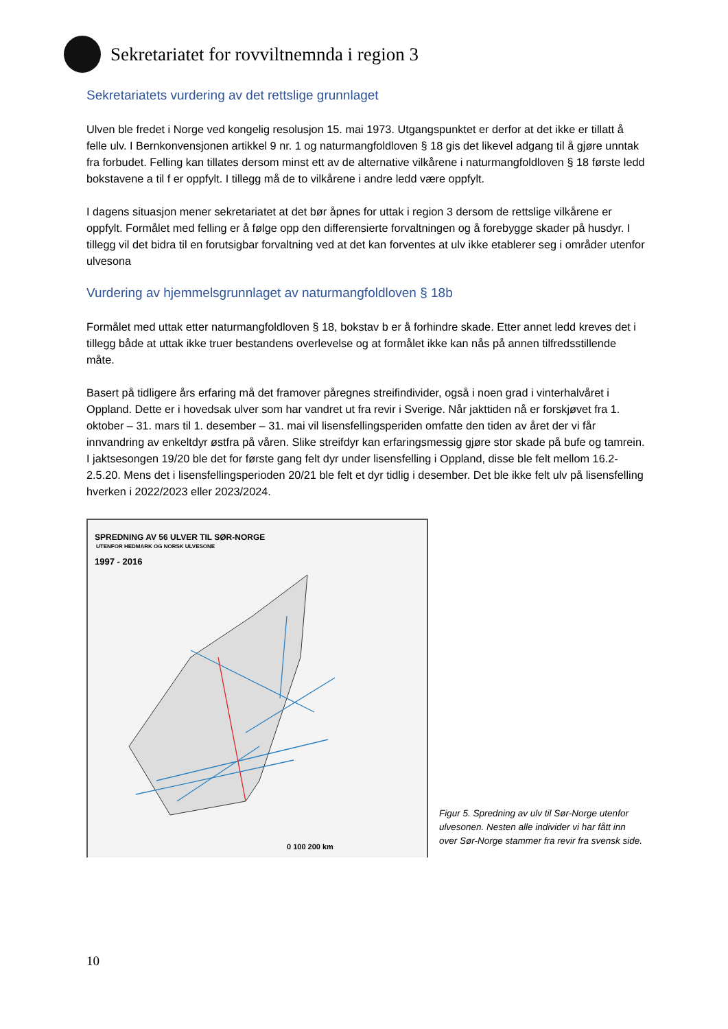Sekretariatet for rovviltnemnda i region 3
Sekretariatets vurdering av det rettslige grunnlaget
Ulven ble fredet i Norge ved kongelig resolusjon 15. mai 1973. Utgangspunktet er derfor at det ikke er tillatt å felle ulv. I Bernkonvensjonen artikkel 9 nr. 1 og naturmangfoldloven § 18 gis det likevel adgang til å gjøre unntak fra forbudet. Felling kan tillates dersom minst ett av de alternative vilkårene i naturmangfoldloven § 18 første ledd bokstavene a til f er oppfylt. I tillegg må de to vilkårene i andre ledd være oppfylt.
I dagens situasjon mener sekretariatet at det bør åpnes for uttak i region 3 dersom de rettslige vilkårene er oppfylt. Formålet med felling er å følge opp den differensierte forvaltningen og å forebygge skader på husdyr. I tillegg vil det bidra til en forutsigbar forvaltning ved at det kan forventes at ulv ikke etablerer seg i områder utenfor ulvesona
Vurdering av hjemmelsgrunnlaget av naturmangfoldloven § 18b
Formålet med uttak etter naturmangfoldloven § 18, bokstav b er å forhindre skade. Etter annet ledd kreves det i tillegg både at uttak ikke truer bestandens overlevelse og at formålet ikke kan nås på annen tilfredsstillende måte.
Basert på tidligere års erfaring må det framover påregnes streifindivider, også i noen grad i vinterhalvåret i Oppland. Dette er i hovedsak ulver som har vandret ut fra revir i Sverige. Når jakttiden nå er forskjøvet fra 1. oktober – 31. mars til 1. desember – 31. mai vil lisensfellingsperiden omfatte den tiden av året der vi får innvandring av enkeltdyr østfra på våren. Slike streifdyr kan erfaringsmessig gjøre stor skade på bufe og tamrein. I jaktsesongen 19/20 ble det for første gang felt dyr under lisensfelling i Oppland, disse ble felt mellom 16.2- 2.5.20. Mens det i lisensfellingsperioden 20/21 ble felt et dyr tidlig i desember. Det ble ikke felt ulv på lisensfelling hverken i 2022/2023 eller 2023/2024.
SPREDNING AV 56 ULVER TIL SØR-NORGE
UTENFOR HEDMARK OG NORSK ULVESONE
1997 - 2016
0 100 200 km
Figur 5. Spredning av ulv til Sør-Norge utenfor ulvesonen. Nesten alle individer vi har fått inn over Sør-Norge stammer fra revir fra svensk side.
10